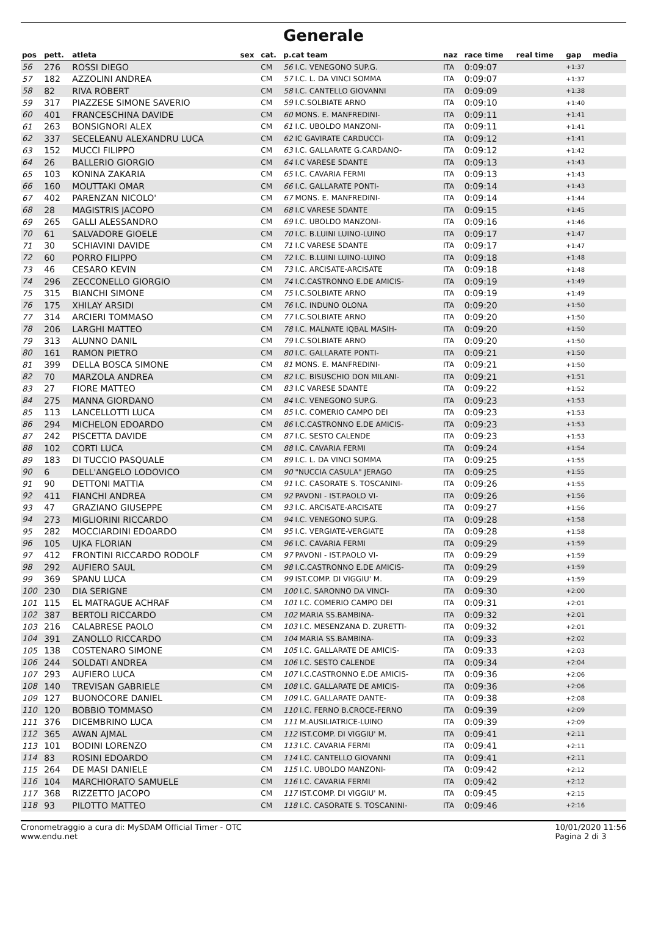Generale
| pos | pett. | atleta | sex | cat. | p.cat team | naz | race time | real time | gap | media |
| --- | --- | --- | --- | --- | --- | --- | --- | --- | --- | --- |
| 56 | 276 | ROSSI DIEGO | | CM | 56 I.C. VENEGONO SUP.G. | ITA | 0:09:07 | | +1:37 | |
| 57 | 182 | AZZOLINI ANDREA | | CM | 57 I.C. L. DA VINCI SOMMA | ITA | 0:09:07 | | +1:37 | |
| 58 | 82 | RIVA ROBERT | | CM | 58 I.C. CANTELLO GIOVANNI | ITA | 0:09:09 | | +1:38 | |
| 59 | 317 | PIAZZESE SIMONE SAVERIO | | CM | 59 I.C.SOLBIATE ARNO | ITA | 0:09:10 | | +1:40 | |
| 60 | 401 | FRANCESCHINA DAVIDE | | CM | 60 MONS. E. MANFREDINI- | ITA | 0:09:11 | | +1:41 | |
| 61 | 263 | BONSIGNORI ALEX | | CM | 61 I.C. UBOLDO MANZONI- | ITA | 0:09:11 | | +1:41 | |
| 62 | 337 | SECELEANU ALEXANDRU LUCA | | CM | 62 IC GAVIRATE CARDUCCI- | ITA | 0:09:12 | | +1:41 | |
| 63 | 152 | MUCCI FILIPPO | | CM | 63 I.C. GALLARATE G.CARDANO- | ITA | 0:09:12 | | +1:42 | |
| 64 | 26 | BALLERIO GIORGIO | | CM | 64 I.C VARESE 5DANTE | ITA | 0:09:13 | | +1:43 | |
| 65 | 103 | KONINA ZAKARIA | | CM | 65 I.C. CAVARIA FERMI | ITA | 0:09:13 | | +1:43 | |
| 66 | 160 | MOUTTAKI OMAR | | CM | 66 I.C. GALLARATE PONTI- | ITA | 0:09:14 | | +1:43 | |
| 67 | 402 | PARENZAN NICOLO' | | CM | 67 MONS. E. MANFREDINI- | ITA | 0:09:14 | | +1:44 | |
| 68 | 28 | MAGISTRIS JACOPO | | CM | 68 I.C VARESE 5DANTE | ITA | 0:09:15 | | +1:45 | |
| 69 | 265 | GALLI ALESSANDRO | | CM | 69 I.C. UBOLDO MANZONI- | ITA | 0:09:16 | | +1:46 | |
| 70 | 61 | SALVADORE GIOELE | | CM | 70 I.C. B.LUINI LUINO-LUINO | ITA | 0:09:17 | | +1:47 | |
| 71 | 30 | SCHIAVINI DAVIDE | | CM | 71 I.C VARESE 5DANTE | ITA | 0:09:17 | | +1:47 | |
| 72 | 60 | PORRO FILIPPO | | CM | 72 I.C. B.LUINI LUINO-LUINO | ITA | 0:09:18 | | +1:48 | |
| 73 | 46 | CESARO KEVIN | | CM | 73 I.C. ARCISATE-ARCISATE | ITA | 0:09:18 | | +1:48 | |
| 74 | 296 | ZECCONELLO GIORGIO | | CM | 74 I.C.CASTRONNO E.DE AMICIS- | ITA | 0:09:19 | | +1:49 | |
| 75 | 315 | BIANCHI SIMONE | | CM | 75 I.C.SOLBIATE ARNO | ITA | 0:09:19 | | +1:49 | |
| 76 | 175 | XHILAY ARSIDI | | CM | 76 I.C. INDUNO OLONA | ITA | 0:09:20 | | +1:50 | |
| 77 | 314 | ARCIERI TOMMASO | | CM | 77 I.C.SOLBIATE ARNO | ITA | 0:09:20 | | +1:50 | |
| 78 | 206 | LARGHI MATTEO | | CM | 78 I.C. MALNATE IQBAL MASIH- | ITA | 0:09:20 | | +1:50 | |
| 79 | 313 | ALUNNO DANIL | | CM | 79 I.C.SOLBIATE ARNO | ITA | 0:09:20 | | +1:50 | |
| 80 | 161 | RAMON PIETRO | | CM | 80 I.C. GALLARATE PONTI- | ITA | 0:09:21 | | +1:50 | |
| 81 | 399 | DELLA BOSCA SIMONE | | CM | 81 MONS. E. MANFREDINI- | ITA | 0:09:21 | | +1:50 | |
| 82 | 70 | MARZOLA ANDREA | | CM | 82 I.C. BISUSCHIO DON MILANI- | ITA | 0:09:21 | | +1:51 | |
| 83 | 27 | FIORE MATTEO | | CM | 83 I.C VARESE 5DANTE | ITA | 0:09:22 | | +1:52 | |
| 84 | 275 | MANNA GIORDANO | | CM | 84 I.C. VENEGONO SUP.G. | ITA | 0:09:23 | | +1:53 | |
| 85 | 113 | LANCELLOTTI LUCA | | CM | 85 I.C. COMERIO CAMPO DEI | ITA | 0:09:23 | | +1:53 | |
| 86 | 294 | MICHELON EDOARDO | | CM | 86 I.C.CASTRONNO E.DE AMICIS- | ITA | 0:09:23 | | +1:53 | |
| 87 | 242 | PISCETTA DAVIDE | | CM | 87 I.C. SESTO CALENDE | ITA | 0:09:23 | | +1:53 | |
| 88 | 102 | CORTI LUCA | | CM | 88 I.C. CAVARIA FERMI | ITA | 0:09:24 | | +1:54 | |
| 89 | 183 | DI TUCCIO PASQUALE | | CM | 89 I.C. L. DA VINCI SOMMA | ITA | 0:09:25 | | +1:55 | |
| 90 | 6 | DELL'ANGELO LODOVICO | | CM | 90 "NUCCIA CASULA" JERAGO | ITA | 0:09:25 | | +1:55 | |
| 91 | 90 | DETTONI MATTIA | | CM | 91 I.C. CASORATE S. TOSCANINI- | ITA | 0:09:26 | | +1:55 | |
| 92 | 411 | FIANCHI ANDREA | | CM | 92 PAVONI - IST.PAOLO VI- | ITA | 0:09:26 | | +1:56 | |
| 93 | 47 | GRAZIANO GIUSEPPE | | CM | 93 I.C. ARCISATE-ARCISATE | ITA | 0:09:27 | | +1:56 | |
| 94 | 273 | MIGLIORINI RICCARDO | | CM | 94 I.C. VENEGONO SUP.G. | ITA | 0:09:28 | | +1:58 | |
| 95 | 282 | MOCCIARDINI EDOARDO | | CM | 95 I.C. VERGIATE-VERGIATE | ITA | 0:09:28 | | +1:58 | |
| 96 | 105 | UJKA FLORIAN | | CM | 96 I.C. CAVARIA FERMI | ITA | 0:09:29 | | +1:59 | |
| 97 | 412 | FRONTINI RICCARDO RODOLF | | CM | 97 PAVONI - IST.PAOLO VI- | ITA | 0:09:29 | | +1:59 | |
| 98 | 292 | AUFIERO SAUL | | CM | 98 I.C.CASTRONNO E.DE AMICIS- | ITA | 0:09:29 | | +1:59 | |
| 99 | 369 | SPANU LUCA | | CM | 99 IST.COMP. DI VIGGIU' M. | ITA | 0:09:29 | | +1:59 | |
| 100 | 230 | DIA SERIGNE | | CM | 100 I.C. SARONNO DA VINCI- | ITA | 0:09:30 | | +2:00 | |
| 101 | 115 | EL MATRAGUE ACHRAF | | CM | 101 I.C. COMERIO CAMPO DEI | ITA | 0:09:31 | | +2:01 | |
| 102 | 387 | BERTOLI RICCARDO | | CM | 102 MARIA SS.BAMBINA- | ITA | 0:09:32 | | +2:01 | |
| 103 | 216 | CALABRESE PAOLO | | CM | 103 I.C. MESENZANA D. ZURETTI- | ITA | 0:09:32 | | +2:01 | |
| 104 | 391 | ZANOLLO RICCARDO | | CM | 104 MARIA SS.BAMBINA- | ITA | 0:09:33 | | +2:02 | |
| 105 | 138 | COSTENARO SIMONE | | CM | 105 I.C. GALLARATE DE AMICIS- | ITA | 0:09:33 | | +2:03 | |
| 106 | 244 | SOLDATI ANDREA | | CM | 106 I.C. SESTO CALENDE | ITA | 0:09:34 | | +2:04 | |
| 107 | 293 | AUFIERO LUCA | | CM | 107 I.C.CASTRONNO E.DE AMICIS- | ITA | 0:09:36 | | +2:06 | |
| 108 | 140 | TREVISAN GABRIELE | | CM | 108 I.C. GALLARATE DE AMICIS- | ITA | 0:09:36 | | +2:06 | |
| 109 | 127 | BUONOCORE DANIEL | | CM | 109 I.C. GALLARATE DANTE- | ITA | 0:09:38 | | +2:08 | |
| 110 | 120 | BOBBIO TOMMASO | | CM | 110 I.C. FERNO B.CROCE-FERNO | ITA | 0:09:39 | | +2:09 | |
| 111 | 376 | DICEMBRINO LUCA | | CM | 111 M.AUSILIATRICE-LUINO | ITA | 0:09:39 | | +2:09 | |
| 112 | 365 | AWAN AJMAL | | CM | 112 IST.COMP. DI VIGGIU' M. | ITA | 0:09:41 | | +2:11 | |
| 113 | 101 | BODINI LORENZO | | CM | 113 I.C. CAVARIA FERMI | ITA | 0:09:41 | | +2:11 | |
| 114 | 83 | ROSINI EDOARDO | | CM | 114 I.C. CANTELLO GIOVANNI | ITA | 0:09:41 | | +2:11 | |
| 115 | 264 | DE MASI DANIELE | | CM | 115 I.C. UBOLDO MANZONI- | ITA | 0:09:42 | | +2:12 | |
| 116 | 104 | MARCHIORATO SAMUELE | | CM | 116 I.C. CAVARIA FERMI | ITA | 0:09:42 | | +2:12 | |
| 117 | 368 | RIZZETTO JACOPO | | CM | 117 IST.COMP. DI VIGGIU' M. | ITA | 0:09:45 | | +2:15 | |
| 118 | 93 | PILOTTO MATTEO | | CM | 118 I.C. CASORATE S. TOSCANINI- | ITA | 0:09:46 | | +2:16 | |
Cronometraggio a cura di: MySDAM Official Timer - OTC
www.endu.net
10/01/2020 11:56
Pagina 2 di 3